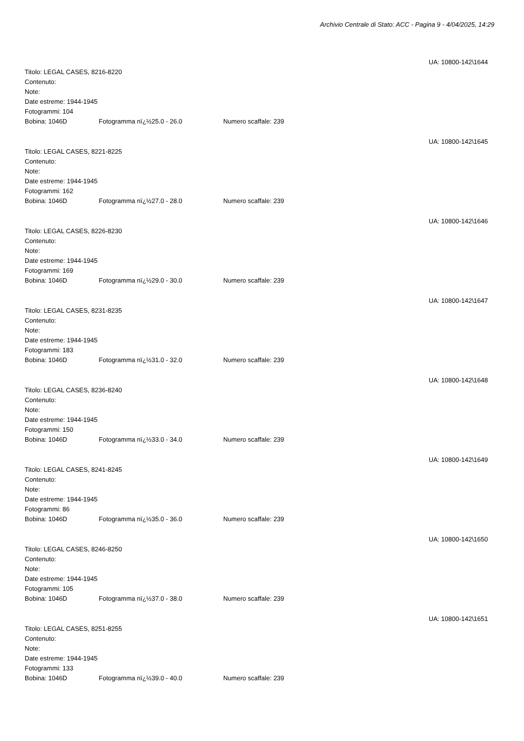Archivio Centrale di Stato: ACC - Pagina 9 - 4/04/2025, 14:29
UA: 10800-142\1644
Titolo: LEGAL CASES, 8216-8220
Contenuto:
Note:
Date estreme: 1944-1945
Fotogrammi: 104
Bobina: 1046D Fotogramma nï¿½25.0 - 26.0 Numero scaffale: 239
UA: 10800-142\1645
Titolo: LEGAL CASES, 8221-8225
Contenuto:
Note:
Date estreme: 1944-1945
Fotogrammi: 162
Bobina: 1046D Fotogramma nï¿½27.0 - 28.0 Numero scaffale: 239
UA: 10800-142\1646
Titolo: LEGAL CASES, 8226-8230
Contenuto:
Note:
Date estreme: 1944-1945
Fotogrammi: 169
Bobina: 1046D Fotogramma nï¿½29.0 - 30.0 Numero scaffale: 239
UA: 10800-142\1647
Titolo: LEGAL CASES, 8231-8235
Contenuto:
Note:
Date estreme: 1944-1945
Fotogrammi: 183
Bobina: 1046D Fotogramma nï¿½31.0 - 32.0 Numero scaffale: 239
UA: 10800-142\1648
Titolo: LEGAL CASES, 8236-8240
Contenuto:
Note:
Date estreme: 1944-1945
Fotogrammi: 150
Bobina: 1046D Fotogramma nï¿½33.0 - 34.0 Numero scaffale: 239
UA: 10800-142\1649
Titolo: LEGAL CASES, 8241-8245
Contenuto:
Note:
Date estreme: 1944-1945
Fotogrammi: 86
Bobina: 1046D Fotogramma nï¿½35.0 - 36.0 Numero scaffale: 239
UA: 10800-142\1650
Titolo: LEGAL CASES, 8246-8250
Contenuto:
Note:
Date estreme: 1944-1945
Fotogrammi: 105
Bobina: 1046D Fotogramma nï¿½37.0 - 38.0 Numero scaffale: 239
UA: 10800-142\1651
Titolo: LEGAL CASES, 8251-8255
Contenuto:
Note:
Date estreme: 1944-1945
Fotogrammi: 133
Bobina: 1046D Fotogramma nï¿½39.0 - 40.0 Numero scaffale: 239